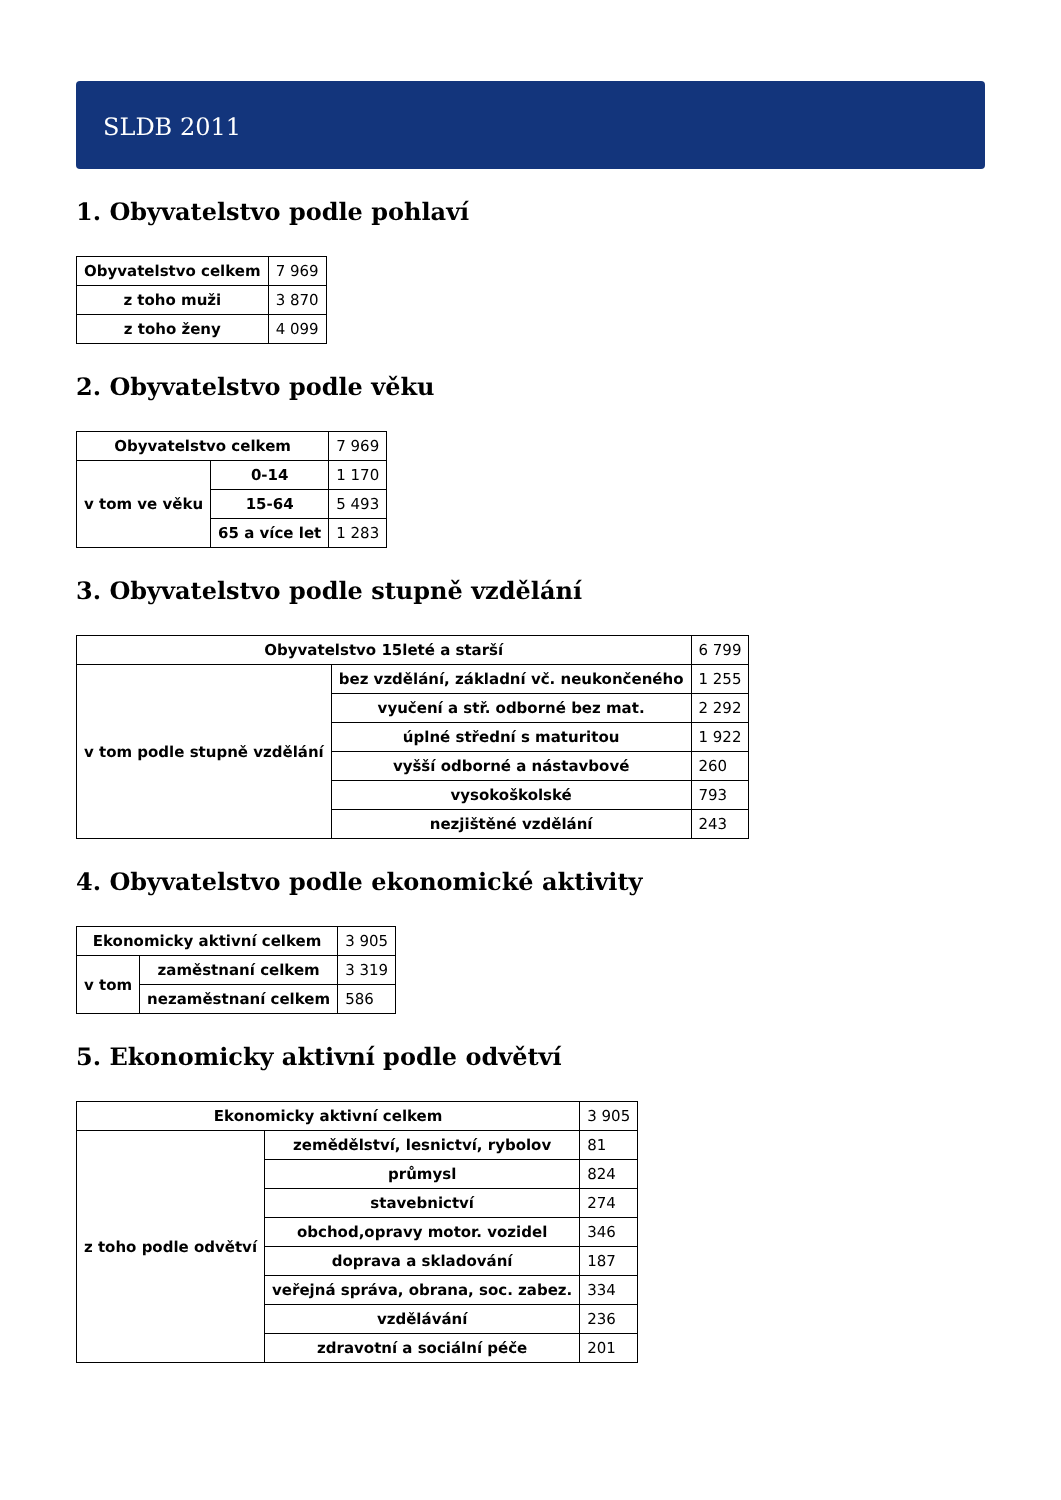SLDB 2011
1. Obyvatelstvo podle pohlaví
| Obyvatelstvo celkem | 7 969 |
| z toho muži | 3 870 |
| z toho ženy | 4 099 |
2. Obyvatelstvo podle věku
| Obyvatelstvo celkem | | 7 969 |
| v tom ve věku | 0-14 | 1 170 |
| | 15-64 | 5 493 |
| | 65 a více let | 1 283 |
3. Obyvatelstvo podle stupně vzdělání
| Obyvatelstvo 15leté a starší | | 6 799 |
| v tom podle stupně vzdělání | bez vzdělání, základní vč. neukončeného | 1 255 |
| | vyučení a stř. odborné bez mat. | 2 292 |
| | úplné střední s maturitou | 1 922 |
| | vyšší odborné a nástavbové | 260 |
| | vysokoškolské | 793 |
| | nezjištěné vzdělání | 243 |
4. Obyvatelstvo podle ekonomické aktivity
| Ekonomicky aktivní celkem | | 3 905 |
| v tom | zaměstnaní celkem | 3 319 |
| | nezaměstnaní celkem | 586 |
5. Ekonomicky aktivní podle odvětví
| Ekonomicky aktivní celkem | | 3 905 |
| z toho podle odvětví | zemědělství, lesnictví, rybolov | 81 |
| | průmysl | 824 |
| | stavebnictví | 274 |
| | obchod,opravy motor. vozidel | 346 |
| | doprava a skladování | 187 |
| | veřejná správa, obrana, soc. zabez. | 334 |
| | vzdělávání | 236 |
| | zdravotní a sociální péče | 201 |